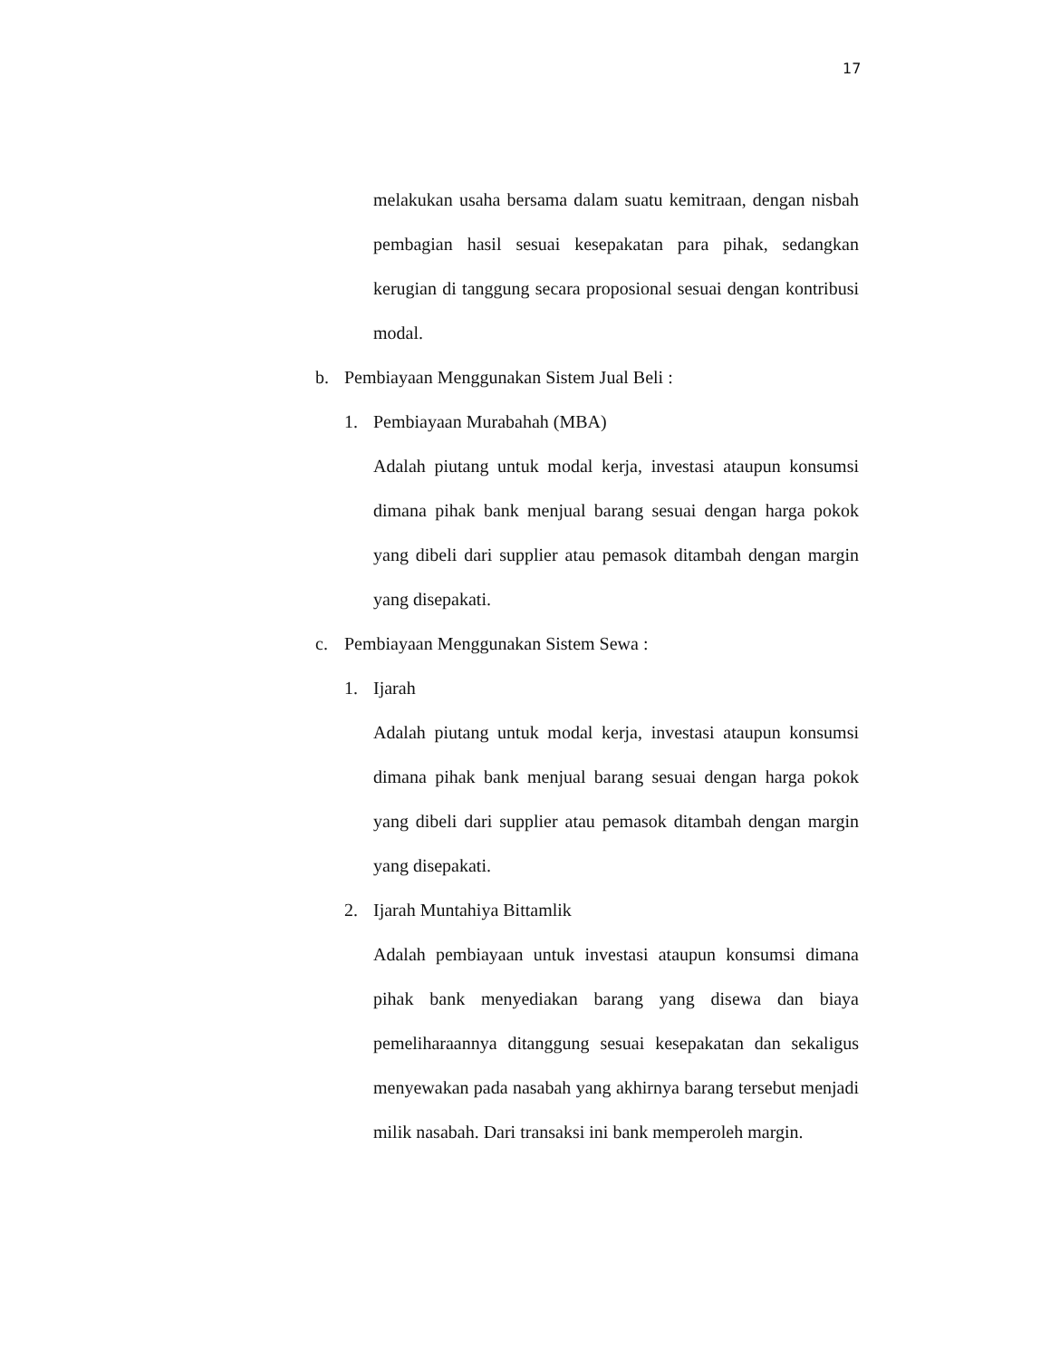17
melakukan usaha bersama dalam suatu kemitraan, dengan nisbah pembagian hasil sesuai kesepakatan para pihak, sedangkan kerugian di tanggung secara proposional sesuai dengan kontribusi modal.
b. Pembiayaan Menggunakan Sistem Jual Beli :
1. Pembiayaan Murabahah (MBA)
Adalah piutang untuk modal kerja, investasi ataupun konsumsi dimana pihak bank menjual barang sesuai dengan harga pokok yang dibeli dari supplier atau pemasok ditambah dengan margin yang disepakati.
c. Pembiayaan Menggunakan Sistem Sewa :
1. Ijarah
Adalah piutang untuk modal kerja, investasi ataupun konsumsi dimana pihak bank menjual barang sesuai dengan harga pokok yang dibeli dari supplier atau pemasok ditambah dengan margin yang disepakati.
2. Ijarah Muntahiya Bittamlik
Adalah pembiayaan untuk investasi ataupun konsumsi dimana pihak bank menyediakan barang yang disewa dan biaya pemeliharaannya ditanggung sesuai kesepakatan dan sekaligus menyewakan pada nasabah yang akhirnya barang tersebut menjadi milik nasabah. Dari transaksi ini bank memperoleh margin.